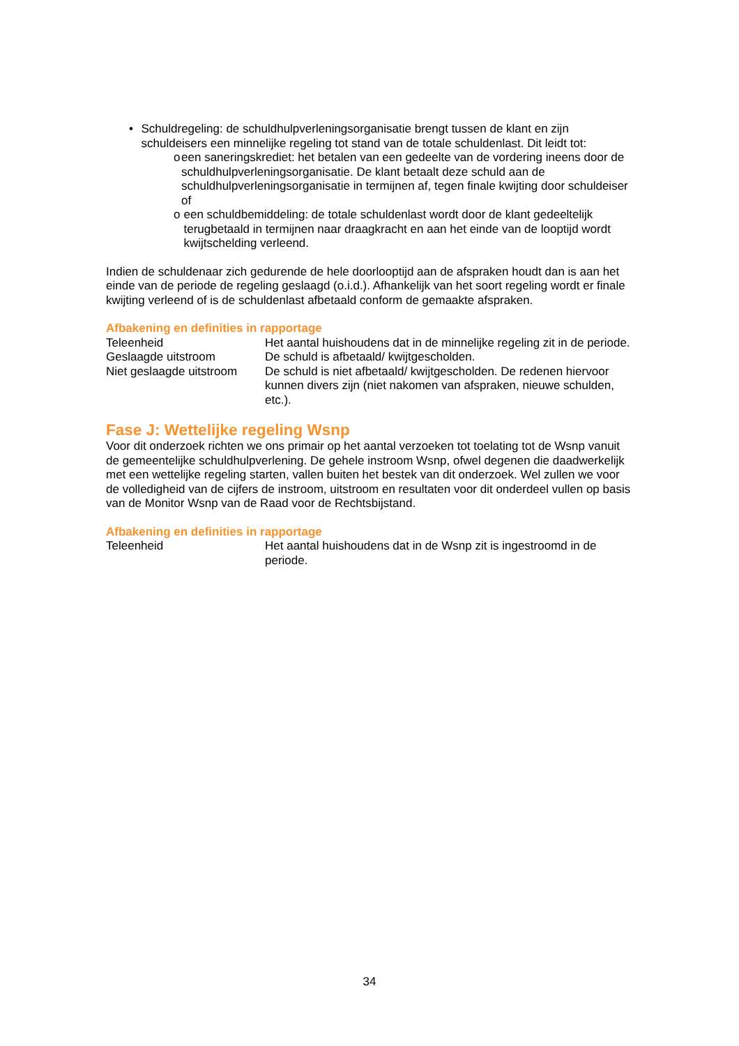• Schuldregeling: de schuldhulpverleningsorganisatie brengt tussen de klant en zijn schuldeisers een minnelijke regeling tot stand van de totale schuldenlast. Dit leidt tot:
o een saneringskrediet: het betalen van een gedeelte van de vordering ineens door de schuldhulpverleningsorganisatie. De klant betaalt deze schuld aan de schuldhulpverleningsorganisatie in termijnen af, tegen finale kwijting door schuldeiser of
o een schuldbemiddeling: de totale schuldenlast wordt door de klant gedeeltelijk terugbetaald in termijnen naar draagkracht en aan het einde van de looptijd wordt kwijtschelding verleend.
Indien de schuldenaar zich gedurende de hele doorlooptijd aan de afspraken houdt dan is aan het einde van de periode de regeling geslaagd (o.i.d.). Afhankelijk van het soort regeling wordt er finale kwijting verleend of is de schuldenlast afbetaald conform de gemaakte afspraken.
Afbakening en definities in rapportage
| Teleenheid | Het aantal huishoudens dat in de minnelijke regeling zit in de periode. |
| Geslaagde uitstroom | De schuld is afbetaald/ kwijtgescholden. |
| Niet geslaagde uitstroom | De schuld is niet afbetaald/ kwijtgescholden. De redenen hiervoor kunnen divers zijn (niet nakomen van afspraken, nieuwe schulden, etc.). |
Fase J: Wettelijke regeling Wsnp
Voor dit onderzoek richten we ons primair op het aantal verzoeken tot toelating tot de Wsnp vanuit de gemeentelijke schuldhulpverlening. De gehele instroom Wsnp, ofwel degenen die daadwerkelijk met een wettelijke regeling starten, vallen buiten het bestek van dit onderzoek. Wel zullen we voor de volledigheid van de cijfers de instroom, uitstroom en resultaten voor dit onderdeel vullen op basis van de Monitor Wsnp van de Raad voor de Rechtsbijstand.
Afbakening en definities in rapportage
| Teleenheid | Het aantal huishoudens dat in de Wsnp zit is ingestroomd in de periode. |
34